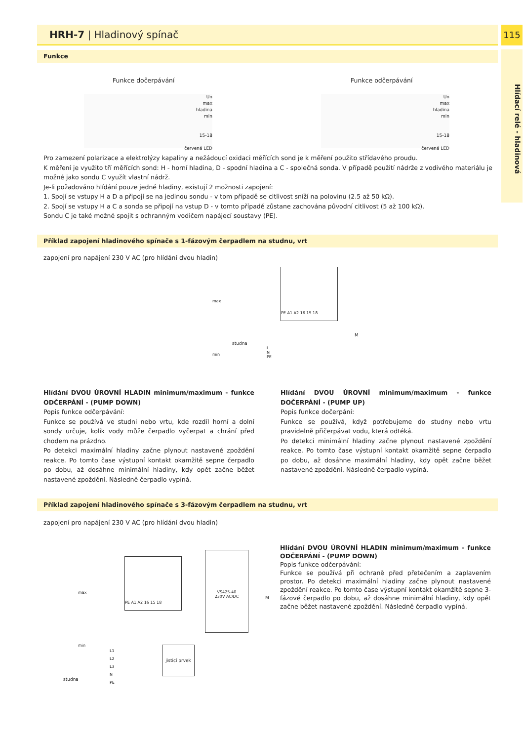HRH-7 | Hladinový spínač 115
Funkce
Funkce dočerpávání Funkce odčerpávání
Un
max
hladina
min
15-18
červená LED
Un
max
hladina
min
15-18
červená LED
Pro zamezení polarizace a elektrolýzy kapaliny a nežádoucí oxidaci měřících sond je k měření použito střídavého proudu.
K měření je využito tří měřících sond: H - horní hladina, D - spodní hladina a C - společná sonda. V případě použití nádrže z vodivého materiálu je možné jako sondu C využít vlastní nádrž.
Je-li požadováno hlídání pouze jedné hladiny, existují 2 možnosti zapojení:
1. Spojí se vstupy H a D a připojí se na jedinou sondu - v tom případě se citlivost sníží na polovinu (2.5 až 50 kΩ).
2. Spojí se vstupy H a C a sonda se připojí na vstup D - v tomto případě zůstane zachována původní citlivost (5 až 100 kΩ).
Sondu C je také možné spojit s ochranným vodičem napájecí soustavy (PE).
Příklad zapojení hladinového spínače s 1-fázovým čerpadlem na studnu, vrt
zapojení pro napájení 230 V AC (pro hlídání dvou hladin)
PE A1 A2 16 15 18
L
N
PE
max
min
studna
M
Hlídání DVOU ÚROVNÍ HLADIN minimum/maximum - funkce ODČERPÁNÍ - (PUMP DOWN)
Popis funkce odčerpávání:
Funkce se používá ve studni nebo vrtu, kde rozdíl horní a dolní sondy určuje, kolik vody může čerpadlo vyčerpat a chrání před chodem na prázdno.
Po detekci maximální hladiny začne plynout nastavené zpoždění reakce. Po tomto čase výstupní kontakt okamžitě sepne čerpadlo po dobu, až dosáhne minimální hladiny, kdy opět začne běžet nastavené zpoždění. Následně čerpadlo vypíná.
Hlídání DVOU ÚROVNÍ minimum/maximum - funkce DOČERPÁNÍ - (PUMP UP)
Popis funkce dočerpání:
Funkce se používá, když potřebujeme do studny nebo vrtu pravidelně přičerpávat vodu, která odtéká.
Po detekci minimální hladiny začne plynout nastavené zpoždění reakce. Po tomto čase výstupní kontakt okamžitě sepne čerpadlo po dobu, až dosáhne maximální hladiny, kdy opět začne běžet nastavené zpoždění. Následně čerpadlo vypíná.
Příklad zapojení hladinového spínače s 3-fázovým čerpadlem na studnu, vrt
zapojení pro napájení 230 V AC (pro hlídání dvou hladin)
PE A1 A2 16 15 18
VS425-40
230V AC/DC
max
min
L1
L2
L3
N
PE
jisticí prvek
M
studna
Hlídání DVOU ÚROVNÍ HLADIN minimum/maximum - funkce ODČERPÁNÍ - (PUMP DOWN)
Popis funkce odčerpávání:
Funkce se používá při ochraně před přetečením a zaplavením prostor. Po detekci maximální hladiny začne plynout nastavené zpoždění reakce. Po tomto čase výstupní kontakt okamžitě sepne 3-fázové čerpadlo po dobu, až dosáhne minimální hladiny, kdy opět začne běžet nastavené zpoždění. Následně čerpadlo vypíná.
Hlídací relé - hladinová